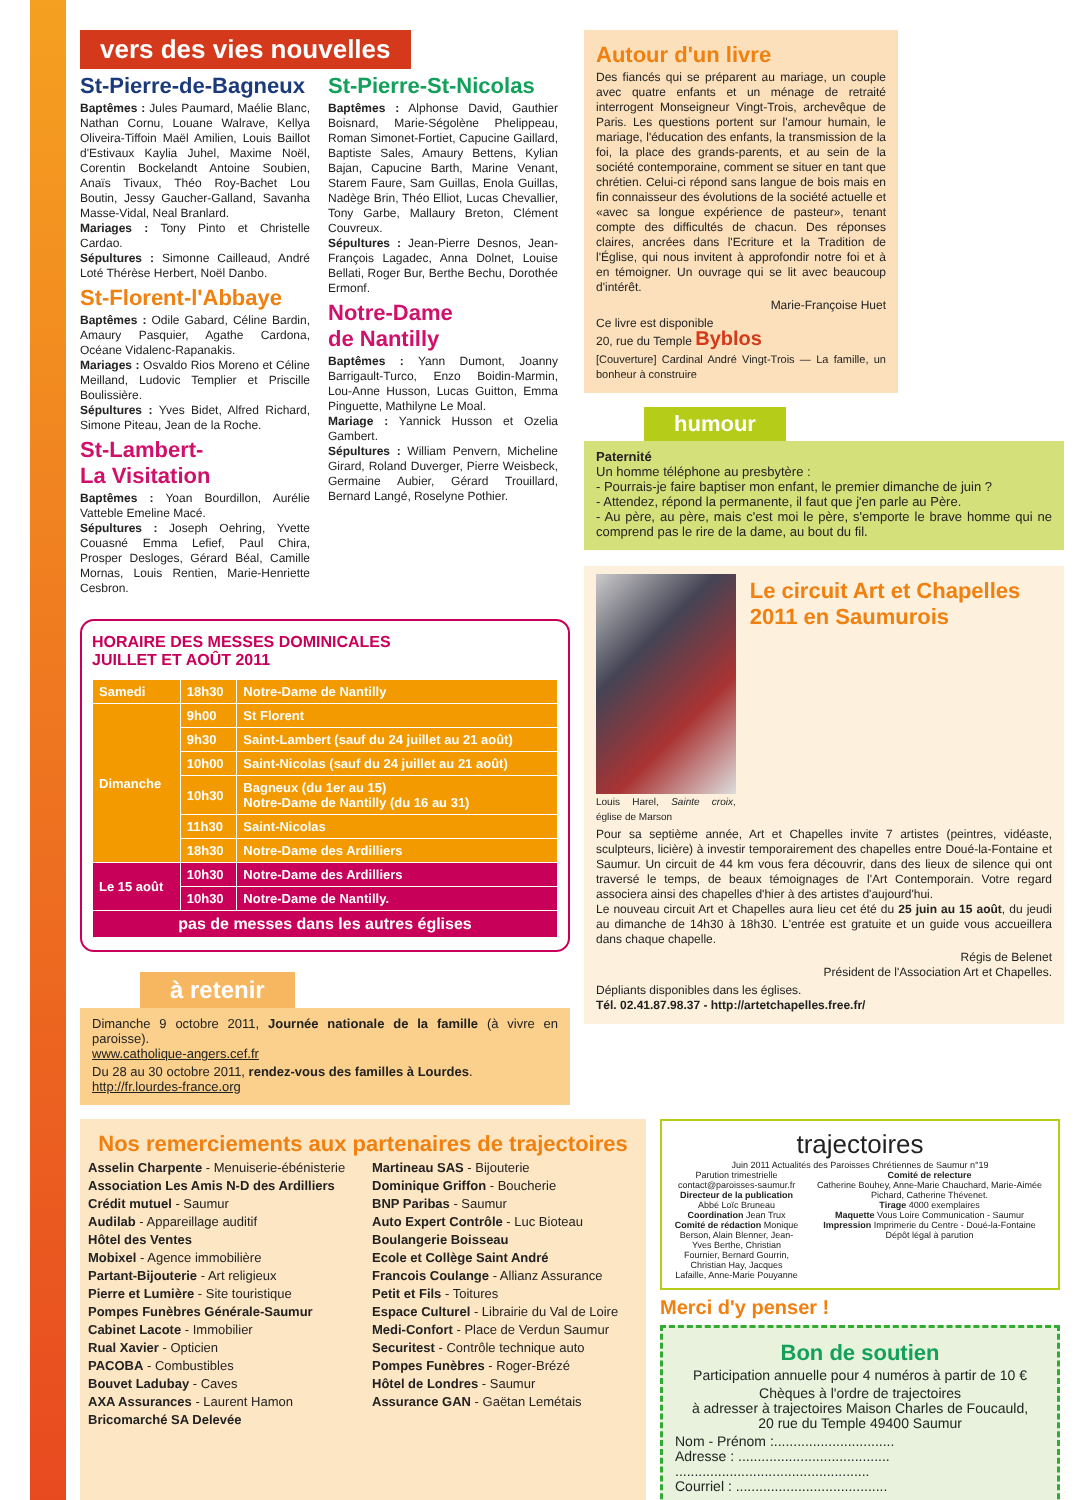vers des vies nouvelles
St-Pierre-de-Bagneux
Baptêmes : Jules Paumard, Maélie Blanc, Nathan Cornu, Louane Walrave, Kellya Oliveira-Tiffoin Maël Amilien, Louis Baillot d'Estivaux Kaylia Juhel, Maxime Noël, Corentin Bockelandt Antoine Soubien, Anaïs Tivaux, Théo Roy-Bachet Lou Boutin, Jessy Gaucher-Galland, Savanha Masse-Vidal, Neal Branlard.
Mariages : Tony Pinto et Christelle Cardao.
Sépultures : Simonne Cailleaud, André Loté Thérèse Herbert, Noël Danbo.
St-Florent-l'Abbaye
Baptêmes : Odile Gabard, Céline Bardin, Amaury Pasquier, Agathe Cardona, Océane Vidalenc-Rapanakis.
Mariages : Osvaldo Rios Moreno et Céline Meilland, Ludovic Templier et Priscille Boulissière.
Sépultures : Yves Bidet, Alfred Richard, Simone Piteau, Jean de la Roche.
St-Lambert-
La Visitation
Baptêmes : Yoan Bourdillon, Aurélie Vatteble Emeline Macé.
Sépultures : Joseph Oehring, Yvette Couasné Emma Lefief, Paul Chira, Prosper Desloges, Gérard Béal, Camille Mornas, Louis Rentien, Marie-Henriette Cesbron.
St-Pierre-St-Nicolas
Baptêmes : Alphonse David, Gauthier Boisnard, Marie-Ségolène Phelippeau, Roman Simonet-Fortiet, Capucine Gaillard, Baptiste Sales, Amaury Bettens, Kylian Bajan, Capucine Barth, Marine Venant, Starem Faure, Sam Guillas, Enola Guillas, Nadège Brin, Théo Elliot, Lucas Chevallier, Tony Garbe, Mallaury Breton, Clément Couvreux.
Sépultures : Jean-Pierre Desnos, Jean-François Lagadec, Anna Dolnet, Louise Bellati, Roger Bur, Berthe Bechu, Dorothée Ermonf.
Notre-Dame
de Nantilly
Baptêmes : Yann Dumont, Joanny Barrigault-Turco, Enzo Boidin-Marmin, Lou-Anne Husson, Lucas Guitton, Emma Pinguette, Mathilyne Le Moal.
Mariage : Yannick Husson et Ozelia Gambert.
Sépultures : William Penvern, Micheline Girard, Roland Duverger, Pierre Weisbeck, Germaine Aubier, Gérard Trouillard, Bernard Langé, Roselyne Pothier.
HORAIRE DES MESSES DOMINICALES
JUILLET ET AOÛT 2011
| Samedi | 18h30 | Notre-Dame de Nantilly |
| Dimanche | 9h00 | St Florent |
| | 9h30 | Saint-Lambert (sauf du 24 juillet au 21 août) |
| | 10h00 | Saint-Nicolas (sauf du 24 juillet au 21 août) |
| | 10h30 | Bagneux (du 1er au 15) Notre-Dame de Nantilly (du 16 au 31) |
| | 11h30 | Saint-Nicolas |
| | 18h30 | Notre-Dame des Ardilliers |
| Le 15 août | 10h30 | Notre-Dame des Ardilliers |
| | 10h30 | Notre-Dame de Nantilly. |
| pas de messes dans les autres églises | | |
à retenir
Dimanche 9 octobre 2011, Journée nationale de la famille (à vivre en paroisse).
www.catholique-angers.cef.fr
Du 28 au 30 octobre 2011, rendez-vous des familles à Lourdes.
http://fr.lourdes-france.org
Autour d'un livre
Des fiancés qui se préparent au mariage, un couple avec quatre enfants et un ménage de retraité interrogent Monseigneur Vingt-Trois, archevêque de Paris. Les questions portent sur l'amour humain, le mariage, l'éducation des enfants, la transmission de la foi, la place des grands-parents, et au sein de la société contemporaine, comment se situer en tant que chrétien. Celui-ci répond sans langue de bois mais en fin connaisseur des évolutions de la société actuelle et «avec sa longue expérience de pasteur», tenant compte des difficultés de chacun. Des réponses claires, ancrées dans l'Ecriture et la Tradition de l'Église, qui nous invitent à approfondir notre foi et à en témoigner. Un ouvrage qui se lit avec beaucoup d'intérêt.
Marie-Françoise Huet
Ce livre est disponible
20, rue du Temple Byblos
[Couverture] Cardinal André Vingt-Trois — La famille, un bonheur à construire
humour
Paternité
Un homme téléphone au presbytère :
- Pourrais-je faire baptiser mon enfant, le premier dimanche de juin ?
- Attendez, répond la permanente, il faut que j'en parle au Père.
- Au père, au père, mais c'est moi le père, s'emporte le brave homme qui ne comprend pas le rire de la dame, au bout du fil.
Louis Harel, Sainte croix, église de Marson
Le circuit Art et Chapelles 2011 en Saumurois
Pour sa septième année, Art et Chapelles invite 7 artistes (peintres, vidéaste, sculpteurs, licière) à investir temporairement des chapelles entre Doué-la-Fontaine et Saumur. Un circuit de 44 km vous fera découvrir, dans des lieux de silence qui ont traversé le temps, de beaux témoignages de l'Art Contemporain. Votre regard associera ainsi des chapelles d'hier à des artistes d'aujourd'hui.
Le nouveau circuit Art et Chapelles aura lieu cet été du 25 juin au 15 août, du jeudi au dimanche de 14h30 à 18h30. L'entrée est gratuite et un guide vous accueillera dans chaque chapelle.
Régis de Belenet
Président de l'Association Art et Chapelles.
Dépliants disponibles dans les églises.
Tél. 02.41.87.98.37 - http://artetchapelles.free.fr/
Nos remerciements aux partenaires de trajectoires
Asselin Charpente - Menuiserie-ébénisterie
Association Les Amis N-D des Ardilliers
Crédit mutuel - Saumur
Audilab - Appareillage auditif
Hôtel des Ventes
Mobixel - Agence immobilière
Partant-Bijouterie - Art religieux
Pierre et Lumière - Site touristique
Pompes Funèbres Générale-Saumur
Cabinet Lacote - Immobilier
Rual Xavier - Opticien
PACOBA - Combustibles
Bouvet Ladubay - Caves
AXA Assurances - Laurent Hamon
Bricomarché SA Delevée
Martineau SAS - Bijouterie
Dominique Griffon - Boucherie
BNP Paribas - Saumur
Auto Expert Contrôle - Luc Bioteau
Boulangerie Boisseau
Ecole et Collège Saint André
Francois Coulange - Allianz Assurance
Petit et Fils - Toitures
Espace Culturel - Librairie du Val de Loire
Medi-Confort - Place de Verdun Saumur
Securitest - Contrôle technique auto
Pompes Funèbres - Roger-Brézé
Hôtel de Londres - Saumur
Assurance GAN - Gaëtan Lemétais
trajectoires
Juin 2011 Actualités des Paroisses Chrétiennes de Saumur n°19
Parution trimestrielle
contact@paroisses-saumur.fr
Directeur de la publication Abbé Loïc Bruneau
Coordination Jean Trux
Comité de rédaction Monique Berson, Alain Blenner, Jean-Yves Berthe, Christian Fournier, Bernard Gourrin, Christian Hay, Jacques Lafaille, Anne-Marie Pouyanne
Comité de relecture
Catherine Bouhey, Anne-Marie Chauchard, Marie-Aimée Pichard, Catherine Thévenet.
Tirage 4000 exemplaires
Maquette Vous Loire Communication - Saumur
Impression Imprimerie du Centre - Doué-la-Fontaine
Dépôt légal à parution
Merci d'y penser !
Bon de soutien
Participation annuelle pour 4 numéros à partir de 10 €
Chèques à l'ordre de trajectoires
à adresser à trajectoires Maison Charles de Foucauld,
20 rue du Temple 49400 Saumur
Nom - Prénom :...............................
Adresse : .......................................
..................................................
Courriel : .......................................